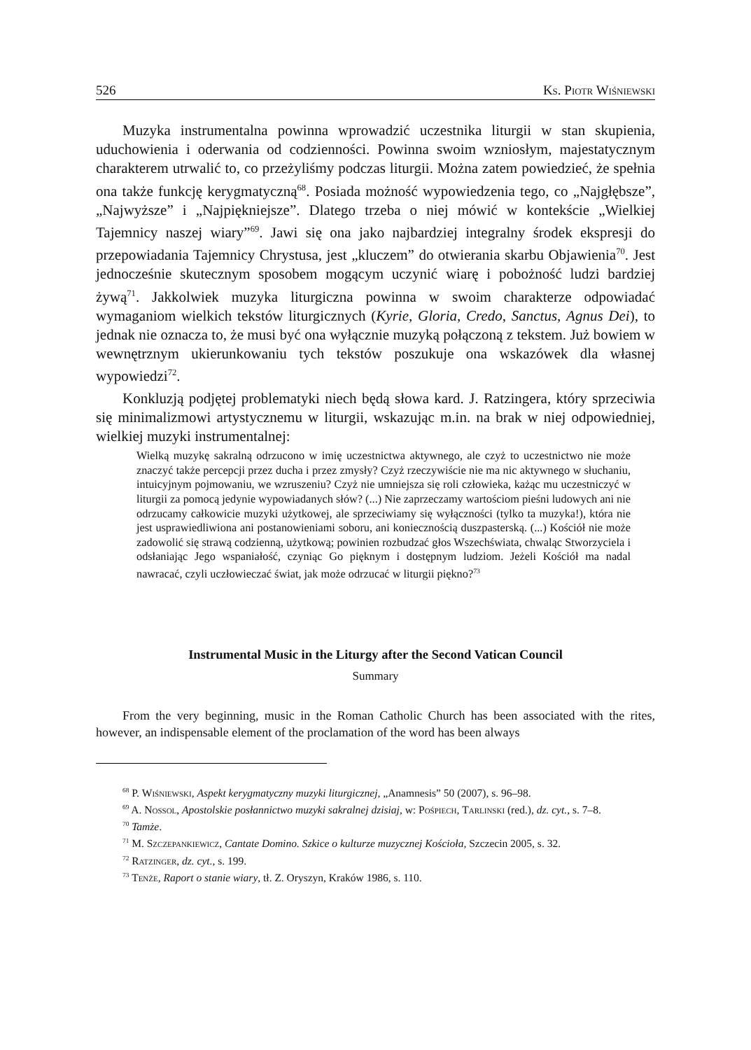526 Ks. Piotr Wiśniewski
Muzyka instrumentalna powinna wprowadzić uczestnika liturgii w stan skupienia, uduchowienia i oderwania od codzienności. Powinna swoim wzniosłym, majestatycznym charakterem utrwalić to, co przeżyliśmy podczas liturgii. Można zatem powiedzieć, że spełnia ona także funkcję kerygmatyczną<sup>68</sup>. Posiada możność wypowiedzenia tego, co „Najgłębsze”, „Najwyższe” i „Najpiękniejsze”. Dlatego trzeba o niej mówić w kontekście „Wielkiej Tajemnicy naszej wiary”<sup>69</sup>. Jawi się ona jako najbardziej integralny środek ekspresji do przepowiadania Tajemnicy Chrystusa, jest „kluczem” do otwierania skarbu Objawienia<sup>70</sup>. Jest jednocześnie skutecznym sposobem mogącym uczynić wiarę i pobożność ludzi bardziej żywą<sup>71</sup>. Jakkolwiek muzyka liturgiczna powinna w swoim charakterze odpowiadać wymaganiom wielkich tekstów liturgicznych (Kyrie, Gloria, Credo, Sanctus, Agnus Dei), to jednak nie oznacza to, że musi być ona wyłącznie muzyką połączoną z tekstem. Już bowiem w wewnętrznym ukierunkowaniu tych tekstów poszukuje ona wskazówek dla własnej wypowiedzi<sup>72</sup>.
Konkluzją podjętej problematyki niech będą słowa kard. J. Ratzingera, który sprzeciwia się minimalizmowi artystycznemu w liturgii, wskazując m.in. na brak w niej odpowiedniej, wielkiej muzyki instrumentalnej:
Wielką muzykę sakralną odrzucono w imię uczestnictwa aktywnego, ale czyż to uczestnictwo nie może znaczyć także percepcji przez ducha i przez zmysły? Czyż rzeczywiście nie ma nic aktywnego w słuchaniu, intuicyjnym pojmowaniu, we wzruszeniu? Czyż nie umniejsza się roli człowieka, każąc mu uczestniczyć w liturgii za pomocą jedynie wypowiadanych słów? (...) Nie zaprzeczamy wartościom pieśni ludowych ani nie odrzucamy całkowicie muzyki użytkowej, ale sprzeciwiamy się wyłączności (tylko ta muzyka!), która nie jest usprawiedliwiona ani postanowieniami soboru, ani koniecznością duszpasterską. (...) Kościół nie może zadowolić się strawą codzienną, użytkową; powinien rozbudzać głos Wszechświata, chwaląc Stworzyciela i odsłaniając Jego wspaniałość, czyniąc Go pięknym i dostępnym ludziom. Jeżeli Kościół ma nadal nawracać, czyli uczłowieczać świat, jak może odrzucać w liturgii piękno?<sup>73</sup>
Instrumental Music in the Liturgy after the Second Vatican Council
Summary
From the very beginning, music in the Roman Catholic Church has been associated with the rites, however, an indispensable element of the proclamation of the word has been always
<sup>68</sup> P. Wiśniewski, Aspekt kerygmatyczny muzyki liturgicznej, „Anamnesis” 50 (2007), s. 96–98.
<sup>69</sup> A. Nossol, Apostolskie posłannictwo muzyki sakralnej dzisiaj, w: Pośpiech, Tarlinski (red.), dz. cyt., s. 7–8.
<sup>70</sup> Tamże.
<sup>71</sup> M. Szczepankiewicz, Cantate Domino. Szkice o kulturze muzycznej Kościoła, Szczecin 2005, s. 32.
<sup>72</sup> Ratzinger, dz. cyt., s. 199.
<sup>73</sup> Tenże, Raport o stanie wiary, tł. Z. Oryszyn, Kraków 1986, s. 110.